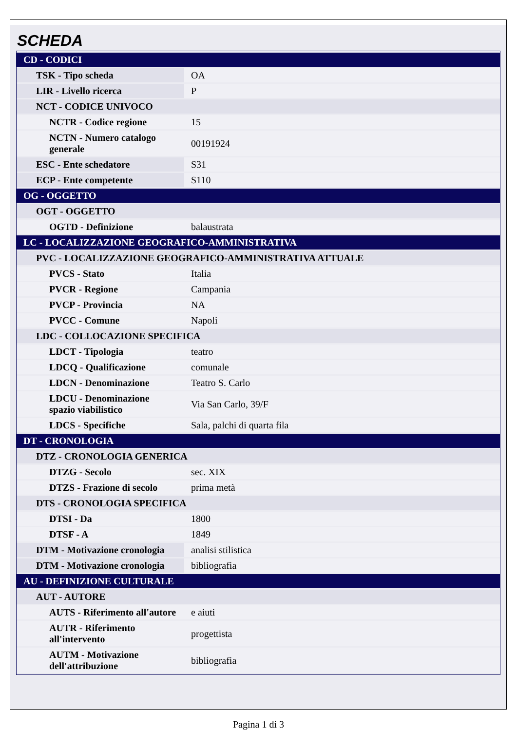SCHEDA
| CD - CODICI | |
| TSK - Tipo scheda | OA |
| LIR - Livello ricerca | P |
| NCT - CODICE UNIVOCO | |
| NCTR - Codice regione | 15 |
| NCTN - Numero catalogo generale | 00191924 |
| ESC - Ente schedatore | S31 |
| ECP - Ente competente | S110 |
| OG - OGGETTO | |
| OGT - OGGETTO | |
| OGTD - Definizione | balaustrata |
| LC - LOCALIZZAZIONE GEOGRAFICO-AMMINISTRATIVA | |
| PVC - LOCALIZZAZIONE GEOGRAFICO-AMMINISTRATIVA ATTUALE | |
| PVCS - Stato | Italia |
| PVCR - Regione | Campania |
| PVCP - Provincia | NA |
| PVCC - Comune | Napoli |
| LDC - COLLOCAZIONE SPECIFICA | |
| LDCT - Tipologia | teatro |
| LDCQ - Qualificazione | comunale |
| LDCN - Denominazione | Teatro S. Carlo |
| LDCU - Denominazione spazio viabilistico | Via San Carlo, 39/F |
| LDCS - Specifiche | Sala, palchi di quarta fila |
| DT - CRONOLOGIA | |
| DTZ - CRONOLOGIA GENERICA | |
| DTZG - Secolo | sec. XIX |
| DTZS - Frazione di secolo | prima metà |
| DTS - CRONOLOGIA SPECIFICA | |
| DTSI - Da | 1800 |
| DTSF - A | 1849 |
| DTM - Motivazione cronologia | analisi stilistica |
| DTM - Motivazione cronologia | bibliografia |
| AU - DEFINIZIONE CULTURALE | |
| AUT - AUTORE | |
| AUTS - Riferimento all'autore | e aiuti |
| AUTR - Riferimento all'intervento | progettista |
| AUTM - Motivazione dell'attribuzione | bibliografia |
Pagina 1 di 3